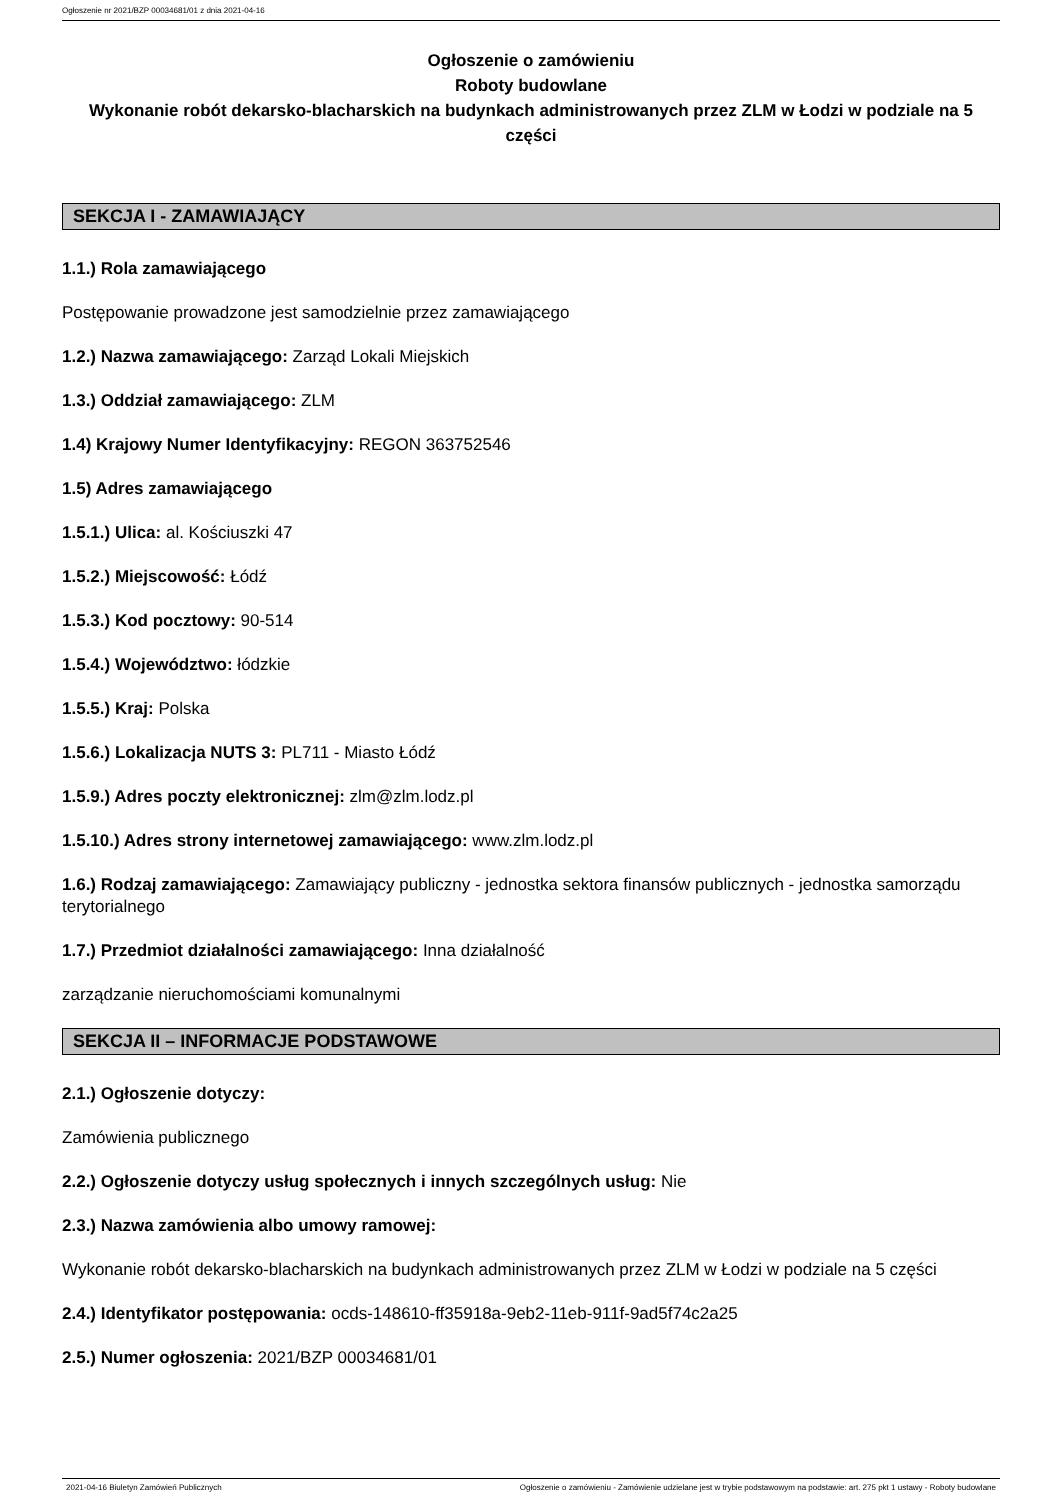Ogłoszenie nr 2021/BZP 00034681/01 z dnia 2021-04-16
Ogłoszenie o zamówieniu
Roboty budowlane
Wykonanie robót dekarsko-blacharskich na budynkach administrowanych przez ZLM w Łodzi w podziale na 5 części
SEKCJA I - ZAMAWIAJĄCY
1.1.) Rola zamawiającego
Postępowanie prowadzone jest samodzielnie przez zamawiającego
1.2.) Nazwa zamawiającego: Zarząd Lokali Miejskich
1.3.) Oddział zamawiającego: ZLM
1.4) Krajowy Numer Identyfikacyjny: REGON 363752546
1.5) Adres zamawiającego
1.5.1.) Ulica: al. Kościuszki 47
1.5.2.) Miejscowość: Łódź
1.5.3.) Kod pocztowy: 90-514
1.5.4.) Województwo: łódzkie
1.5.5.) Kraj: Polska
1.5.6.) Lokalizacja NUTS 3: PL711 - Miasto Łódź
1.5.9.) Adres poczty elektronicznej: zlm@zlm.lodz.pl
1.5.10.) Adres strony internetowej zamawiającego: www.zlm.lodz.pl
1.6.) Rodzaj zamawiającego: Zamawiający publiczny - jednostka sektora finansów publicznych - jednostka samorządu terytorialnego
1.7.) Przedmiot działalności zamawiającego: Inna działalność
zarządzanie nieruchomościami komunalnymi
SEKCJA II – INFORMACJE PODSTAWOWE
2.1.) Ogłoszenie dotyczy:
Zamówienia publicznego
2.2.) Ogłoszenie dotyczy usług społecznych i innych szczególnych usług: Nie
2.3.) Nazwa zamówienia albo umowy ramowej:
Wykonanie robót dekarsko-blacharskich na budynkach administrowanych przez ZLM w Łodzi w podziale na 5 części
2.4.) Identyfikator postępowania: ocds-148610-ff35918a-9eb2-11eb-911f-9ad5f74c2a25
2.5.) Numer ogłoszenia: 2021/BZP 00034681/01
2021-04-16 Biuletyn Zamówień Publicznych Ogłoszenie o zamówieniu - Zamówienie udzielane jest w trybie podstawowym na podstawie: art. 275 pkt 1 ustawy - Roboty budowlane